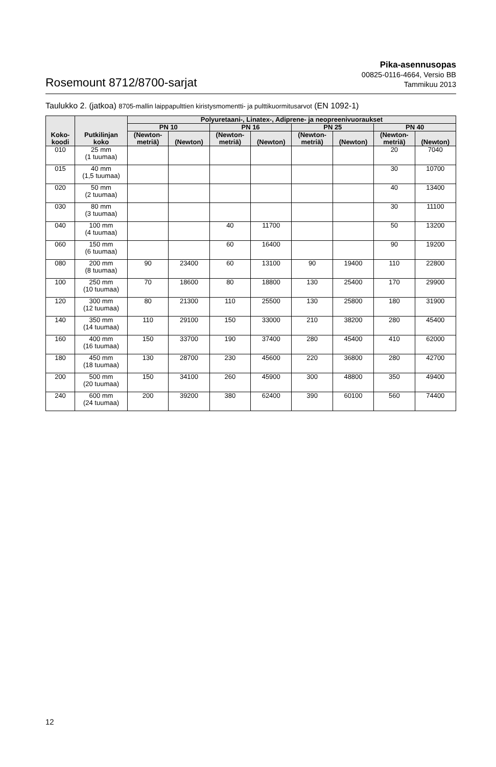Rosemount 8712/8700-sarjat
Pika-asennusopas
00825-0116-4664, Versio BB
Tammikuu 2013
Taulukko 2. (jatkoa) 8705-mallin laippapulttien kiristysmomentti- ja pulttikuormitusarvot (EN 1092-1)
| Koko- koodi | Putkilinjan koko | Polyuretaani-, Linatex-, Adiprene- ja neopreenivuoraukset | | | | | | | |
| --- | --- | --- | --- | --- | --- | --- | --- | --- | --- |
| | | PN 10 | | PN 16 | | PN 25 | | PN 40 | |
| | | (Newton- metriä) | (Newton) | (Newton- metriä) | (Newton) | (Newton- metriä) | (Newton) | (Newton- metriä) | (Newton) |
| 010 | 25 mm (1 tuumaa) | | | | | | | 20 | 7040 |
| 015 | 40 mm (1,5 tuumaa) | | | | | | | 30 | 10700 |
| 020 | 50 mm (2 tuumaa) | | | | | | | 40 | 13400 |
| 030 | 80 mm (3 tuumaa) | | | | | | | 30 | 11100 |
| 040 | 100 mm (4 tuumaa) | | | 40 | 11700 | | | 50 | 13200 |
| 060 | 150 mm (6 tuumaa) | | | 60 | 16400 | | | 90 | 19200 |
| 080 | 200 mm (8 tuumaa) | 90 | 23400 | 60 | 13100 | 90 | 19400 | 110 | 22800 |
| 100 | 250 mm (10 tuumaa) | 70 | 18600 | 80 | 18800 | 130 | 25400 | 170 | 29900 |
| 120 | 300 mm (12 tuumaa) | 80 | 21300 | 110 | 25500 | 130 | 25800 | 180 | 31900 |
| 140 | 350 mm (14 tuumaa) | 110 | 29100 | 150 | 33000 | 210 | 38200 | 280 | 45400 |
| 160 | 400 mm (16 tuumaa) | 150 | 33700 | 190 | 37400 | 280 | 45400 | 410 | 62000 |
| 180 | 450 mm (18 tuumaa) | 130 | 28700 | 230 | 45600 | 220 | 36800 | 280 | 42700 |
| 200 | 500 mm (20 tuumaa) | 150 | 34100 | 260 | 45900 | 300 | 48800 | 350 | 49400 |
| 240 | 600 mm (24 tuumaa) | 200 | 39200 | 380 | 62400 | 390 | 60100 | 560 | 74400 |
12